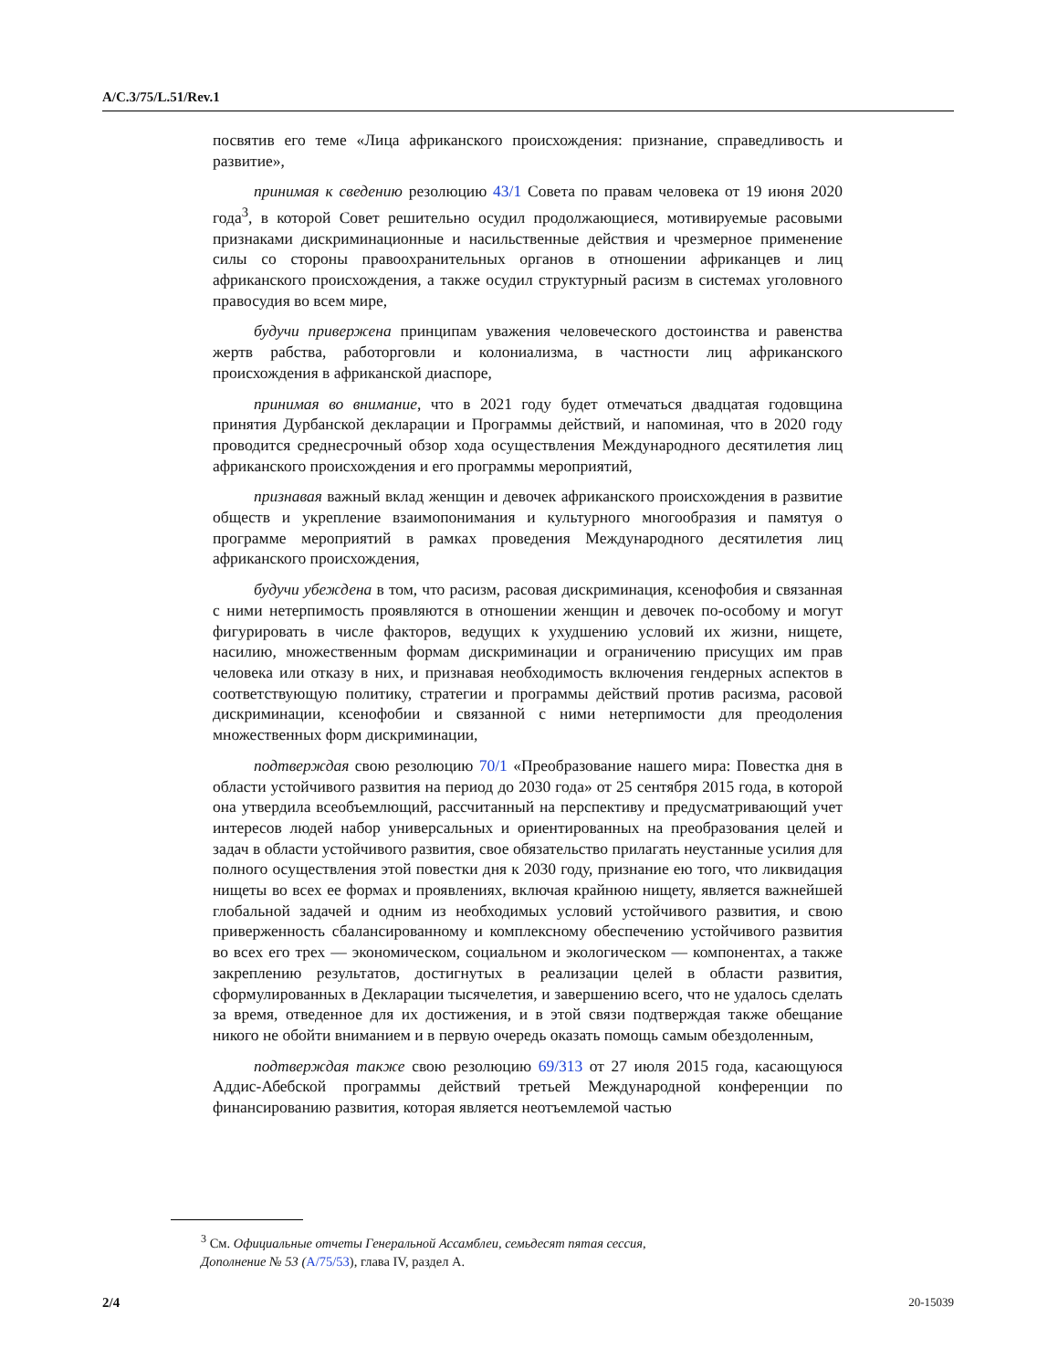A/C.3/75/L.51/Rev.1
посвятив его теме «Лица африканского происхождения: признание, справедливость и развитие»,
принимая к сведению резолюцию 43/1 Совета по правам человека от 19 июня 2020 года<sup>3</sup>, в которой Совет решительно осудил продолжающиеся, мотивируемые расовыми признаками дискриминационные и насильственные действия и чрезмерное применение силы со стороны правоохранительных органов в отношении африканцев и лиц африканского происхождения, а также осудил структурный расизм в системах уголовного правосудия во всем мире,
будучи привержена принципам уважения человеческого достоинства и равенства жертв рабства, работорговли и колониализма, в частности лиц африканского происхождения в африканской диаспоре,
принимая во внимание, что в 2021 году будет отмечаться двадцатая годовщина принятия Дурбанской декларации и Программы действий, и напоминая, что в 2020 году проводится среднесрочный обзор хода осуществления Международного десятилетия лиц африканского происхождения и его программы мероприятий,
признавая важный вклад женщин и девочек африканского происхождения в развитие обществ и укрепление взаимопонимания и культурного многообразия и памятуя о программе мероприятий в рамках проведения Международного десятилетия лиц африканского происхождения,
будучи убеждена в том, что расизм, расовая дискриминация, ксенофобия и связанная с ними нетерпимость проявляются в отношении женщин и девочек по-особому и могут фигурировать в числе факторов, ведущих к ухудшению условий их жизни, нищете, насилию, множественным формам дискриминации и ограничению присущих им прав человека или отказу в них, и признавая необходимость включения гендерных аспектов в соответствующую политику, стратегии и программы действий против расизма, расовой дискриминации, ксенофобии и связанной с ними нетерпимости для преодоления множественных форм дискриминации,
подтверждая свою резолюцию 70/1 «Преобразование нашего мира: Повестка дня в области устойчивого развития на период до 2030 года» от 25 сентября 2015 года, в которой она утвердила всеобъемлющий, рассчитанный на перспективу и предусматривающий учет интересов людей набор универсальных и ориентированных на преобразования целей и задач в области устойчивого развития, свое обязательство прилагать неустанные усилия для полного осуществления этой повестки дня к 2030 году, признание ею того, что ликвидация нищеты во всех ее формах и проявлениях, включая крайнюю нищету, является важнейшей глобальной задачей и одним из необходимых условий устойчивого развития, и свою приверженность сбалансированному и комплексному обеспечению устойчивого развития во всех его трех — экономическом, социальном и экологическом — компонентах, а также закреплению результатов, достигнутых в реализации целей в области развития, сформулированных в Декларации тысячелетия, и завершению всего, что не удалось сделать за время, отведенное для их достижения, и в этой связи подтверждая также обещание никого не обойти вниманием и в первую очередь оказать помощь самым обездоленным,
подтверждая также свою резолюцию 69/313 от 27 июля 2015 года, касающуюся Аддис-Абебской программы действий третьей Международной конференции по финансированию развития, которая является неотъемлемой частью
<sup>3</sup> См. Официальные отчеты Генеральной Ассамблеи, семьдесят пятая сессия,
Дополнение № 53 (A/75/53), глава IV, раздел A.
2/4 20-15039